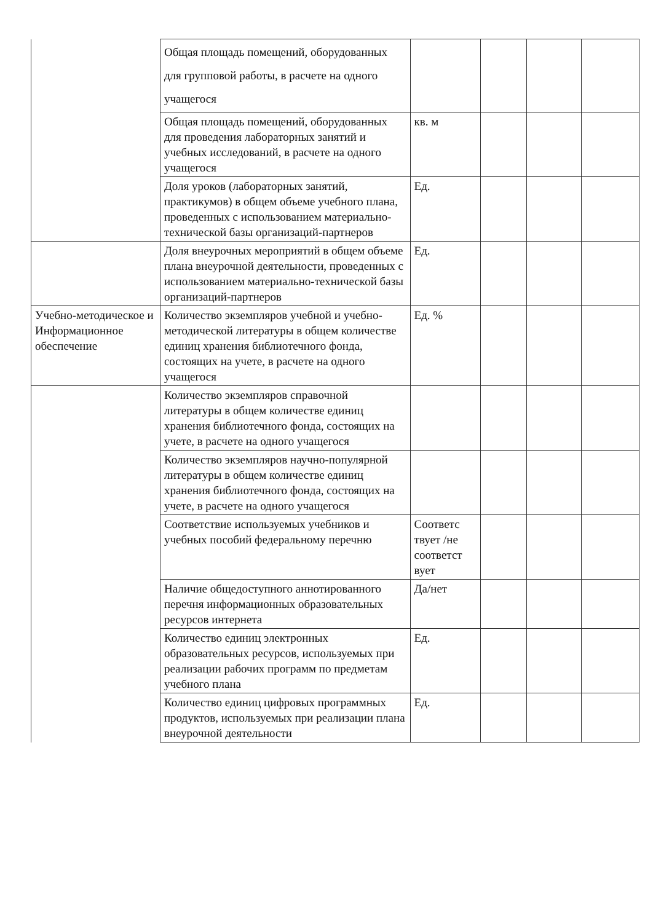| | Общая площадь помещений, оборудованных для групповой работы, в расчете на одного учащегося | | | | |
| | Общая площадь помещений, оборудованных для проведения лабораторных занятий и учебных исследований, в расчете на одного учащегося | кв. м | | | |
| | Доля уроков (лабораторных занятий, практикумов) в общем объеме учебного плана, проведенных с использованием материально-технической базы организаций-партнеров | Ед. | | | |
| | Доля внеурочных мероприятий в общем объеме плана внеурочной деятельности, проведенных с использованием материально-технической базы организаций-партнеров | Ед. | | | |
| Учебно-методическое и Информационное обеспечение | Количество экземпляров учебной и учебно-методической литературы в общем количестве единиц хранения библиотечного фонда, состоящих на учете, в расчете на одного учащегося | Ед. % | | | |
| | Количество экземпляров справочной литературы в общем количестве единиц хранения библиотечного фонда, состоящих на учете, в расчете на одного учащегося | | | | |
| | Количество экземпляров научно-популярной литературы в общем количестве единиц хранения библиотечного фонда, состоящих на учете, в расчете на одного учащегося | | | | |
| | Соответствие используемых учебников и учебных пособий федеральному перечню | Соответс твует /не соответст вует | | | |
| | Наличие общедоступного аннотированного перечня информационных образовательных ресурсов интернета | Да/нет | | | |
| | Количество единиц электронных образовательных ресурсов, используемых при реализации рабочих программ по предметам учебного плана | Ед. | | | |
| | Количество единиц цифровых программных продуктов, используемых при реализации плана внеурочной деятельности | Ед. | | | |